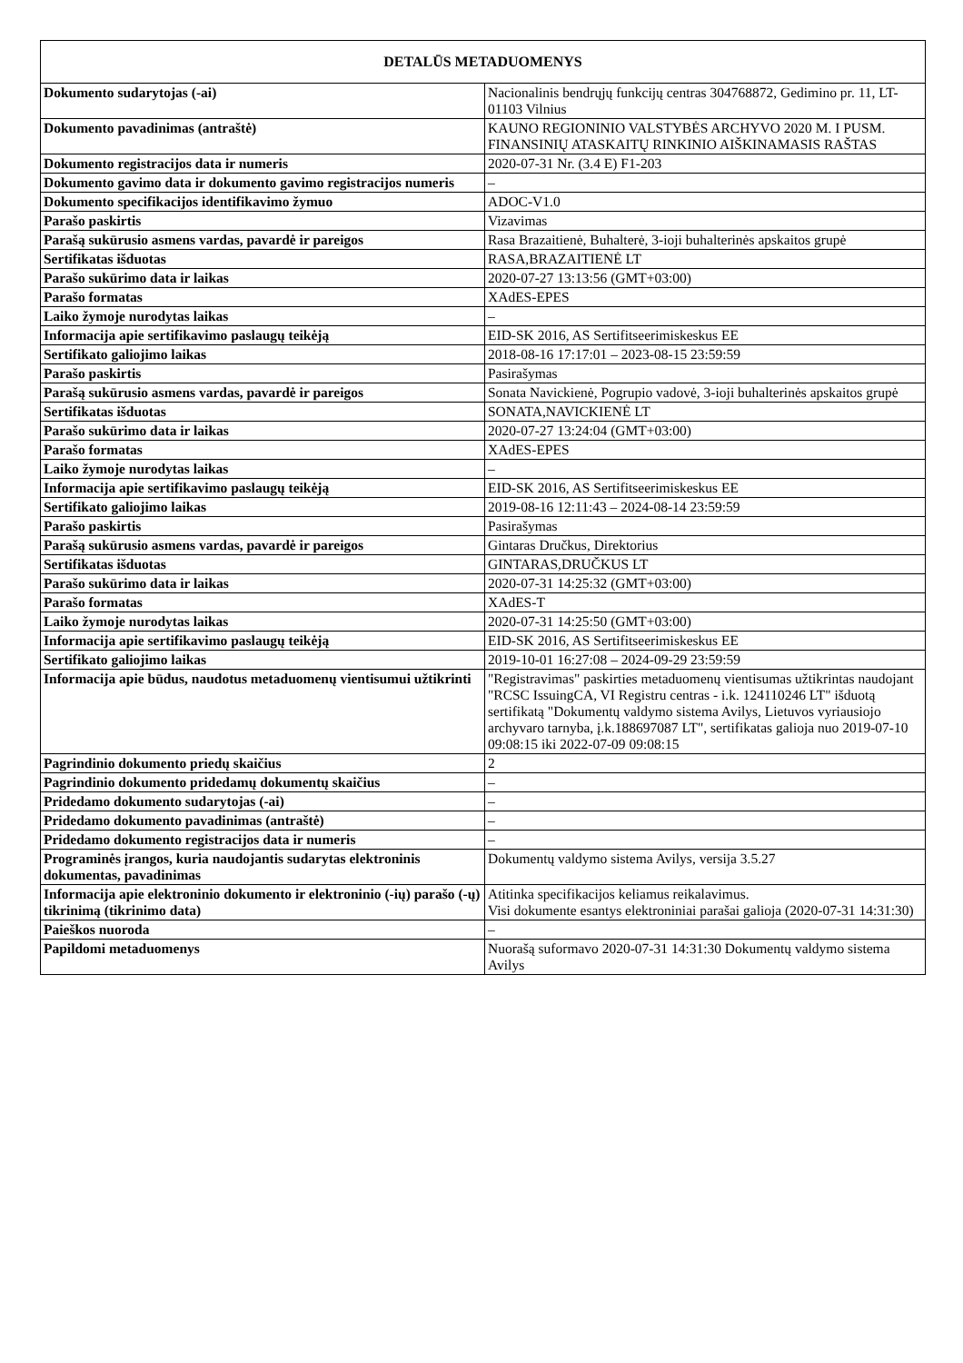| DETALŪS METADUOMENYS | |
| --- | --- |
| Dokumento sudarytojas (-ai) | Nacionalinis bendrųjų funkcijų centras 304768872, Gedimino pr. 11, LT-01103 Vilnius |
| Dokumento pavadinimas (antraštė) | KAUNO REGIONINIO VALSTYBĖS ARCHYVO 2020 M. I PUSM. FINANSINIŲ ATASKAITŲ RINKINIO AIŠKINAMASIS RAŠTAS |
| Dokumento registracijos data ir numeris | 2020-07-31 Nr. (3.4 E) F1-203 |
| Dokumento gavimo data ir dokumento gavimo registracijos numeris | – |
| Dokumento specifikacijos identifikavimo žymuo | ADOC-V1.0 |
| Parašo paskirtis | Vizavimas |
| Parašą sukūrusio asmens vardas, pavardė ir pareigos | Rasa Brazaitienė, Buhalterė, 3-ioji buhalterinės apskaitos grupė |
| Sertifikatas išduotas | RASA,BRAZAITIENĖ LT |
| Parašo sukūrimo data ir laikas | 2020-07-27 13:13:56 (GMT+03:00) |
| Parašo formatas | XAdES-EPES |
| Laiko žymoje nurodytas laikas | – |
| Informacija apie sertifikavimo paslaugų teikėją | EID-SK 2016, AS Sertifitseerimiskeskus EE |
| Sertifikato galiojimo laikas | 2018-08-16 17:17:01 – 2023-08-15 23:59:59 |
| Parašo paskirtis | Pasirašymas |
| Parašą sukūrusio asmens vardas, pavardė ir pareigos | Sonata Navickienė, Pogrupio vadovė, 3-ioji buhalterinės apskaitos grupė |
| Sertifikatas išduotas | SONATA,NAVICKIENĖ LT |
| Parašo sukūrimo data ir laikas | 2020-07-27 13:24:04 (GMT+03:00) |
| Parašo formatas | XAdES-EPES |
| Laiko žymoje nurodytas laikas | – |
| Informacija apie sertifikavimo paslaugų teikėją | EID-SK 2016, AS Sertifitseerimiskeskus EE |
| Sertifikato galiojimo laikas | 2019-08-16 12:11:43 – 2024-08-14 23:59:59 |
| Parašo paskirtis | Pasirašymas |
| Parašą sukūrusio asmens vardas, pavardė ir pareigos | Gintaras Dručkus, Direktorius |
| Sertifikatas išduotas | GINTARAS,DRUČKUS LT |
| Parašo sukūrimo data ir laikas | 2020-07-31 14:25:32 (GMT+03:00) |
| Parašo formatas | XAdES-T |
| Laiko žymoje nurodytas laikas | 2020-07-31 14:25:50 (GMT+03:00) |
| Informacija apie sertifikavimo paslaugų teikėją | EID-SK 2016, AS Sertifitseerimiskeskus EE |
| Sertifikato galiojimo laikas | 2019-10-01 16:27:08 – 2024-09-29 23:59:59 |
| Informacija apie būdus, naudotus metaduomenų vientisumui užtikrinti | "Registravimas" paskirties metaduomenų vientisumas užtikrintas naudojant "RCSC IssuingCA, VI Registru centras - i.k. 124110246 LT" išduotą sertifikatą "Dokumentų valdymo sistema Avilys, Lietuvos vyriausiojo archyvaro tarnyba, į.k.188697087 LT", sertifikatas galioja nuo 2019-07-10 09:08:15 iki 2022-07-09 09:08:15 |
| Pagrindinio dokumento priedų skaičius | 2 |
| Pagrindinio dokumento pridedamų dokumentų skaičius | – |
| Pridedamo dokumento sudarytojas (-ai) | – |
| Pridedamo dokumento pavadinimas (antraštė) | – |
| Pridedamo dokumento registracijos data ir numeris | – |
| Programinės įrangos, kuria naudojantis sudarytas elektroninis dokumentas, pavadinimas | Dokumentų valdymo sistema Avilys, versija 3.5.27 |
| Informacija apie elektroninio dokumento ir elektroninio (-ių) parašo (-ų) tikrinimą (tikrinimo data) | Atitinka specifikacijos keliamus reikalavimus. Visi dokumente esantys elektroniniai parašai galioja (2020-07-31 14:31:30) |
| Paieškos nuoroda | – |
| Papildomi metaduomenys | Nuorašą suformavo 2020-07-31 14:31:30 Dokumentų valdymo sistema Avilys |